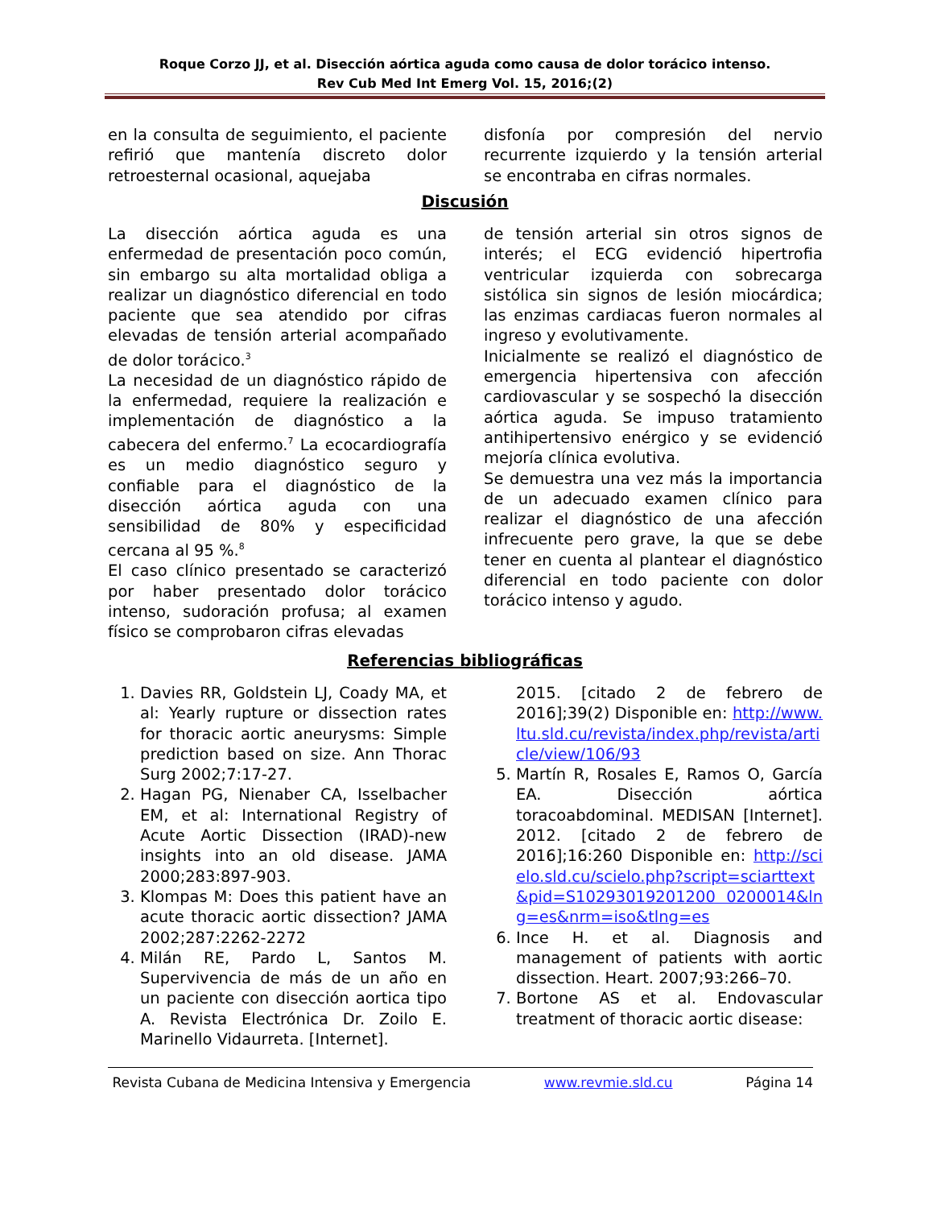Roque Corzo JJ, et al. Disección aórtica aguda como causa de dolor torácico intenso.
Rev Cub Med Int Emerg Vol. 15, 2016;(2)
en la consulta de seguimiento, el paciente refirió que mantenía discreto dolor retroesternal ocasional, aquejaba
disfonía por compresión del nervio recurrente izquierdo y la tensión arterial se encontraba en cifras normales.
Discusión
La disección aórtica aguda es una enfermedad de presentación poco común, sin embargo su alta mortalidad obliga a realizar un diagnóstico diferencial en todo paciente que sea atendido por cifras elevadas de tensión arterial acompañado de dolor torácico.<sup>3</sup>
La necesidad de un diagnóstico rápido de la enfermedad, requiere la realización e implementación de diagnóstico a la cabecera del enfermo.<sup>7</sup> La ecocardiografía es un medio diagnóstico seguro y confiable para el diagnóstico de la disección aórtica aguda con una sensibilidad de 80% y especificidad cercana al 95 %.<sup>8</sup>
El caso clínico presentado se caracterizó por haber presentado dolor torácico intenso, sudoración profusa; al examen físico se comprobaron cifras elevadas
de tensión arterial sin otros signos de interés; el ECG evidenció hipertrofia ventricular izquierda con sobrecarga sistólica sin signos de lesión miocárdica; las enzimas cardiacas fueron normales al ingreso y evolutivamente.
Inicialmente se realizó el diagnóstico de emergencia hipertensiva con afección cardiovascular y se sospechó la disección aórtica aguda. Se impuso tratamiento antihipertensivo enérgico y se evidenció mejoría clínica evolutiva.
Se demuestra una vez más la importancia de un adecuado examen clínico para realizar el diagnóstico de una afección infrecuente pero grave, la que se debe tener en cuenta al plantear el diagnóstico diferencial en todo paciente con dolor torácico intenso y agudo.
Referencias bibliográficas
1. Davies RR, Goldstein LJ, Coady MA, et al: Yearly rupture or dissection rates for thoracic aortic aneurysms: Simple prediction based on size. Ann Thorac Surg 2002;7:17-27.
2. Hagan PG, Nienaber CA, Isselbacher EM, et al: International Registry of Acute Aortic Dissection (IRAD)-new insights into an old disease. JAMA 2000;283:897-903.
3. Klompas M: Does this patient have an acute thoracic aortic dissection? JAMA 2002;287:2262-2272
4. Milán RE, Pardo L, Santos M. Supervivencia de más de un año en un paciente con disección aortica tipo A. Revista Electrónica Dr. Zoilo E. Marinello Vidaurreta. [Internet].
2015. [citado 2 de febrero de 2016];39(2) Disponible en: http://www.ltu.sld.cu/revista/index.php/revista/article/view/106/93
5. Martín R, Rosales E, Ramos O, García EA. Disección aórtica toracoabdominal. MEDISAN [Internet]. 2012. [citado 2 de febrero de 2016];16:260 Disponible en: http://scielo.sld.cu/scielo.php?script=sciarttext&pid=S10293019201200 0200014&lng=es&nrm=iso&tlng=es
6. Ince H. et al. Diagnosis and management of patients with aortic dissection. Heart. 2007;93:266–70.
7. Bortone AS et al. Endovascular treatment of thoracic aortic disease:
Revista Cubana de Medicina Intensiva y Emergencia www.revmie.sld.cu Página 14